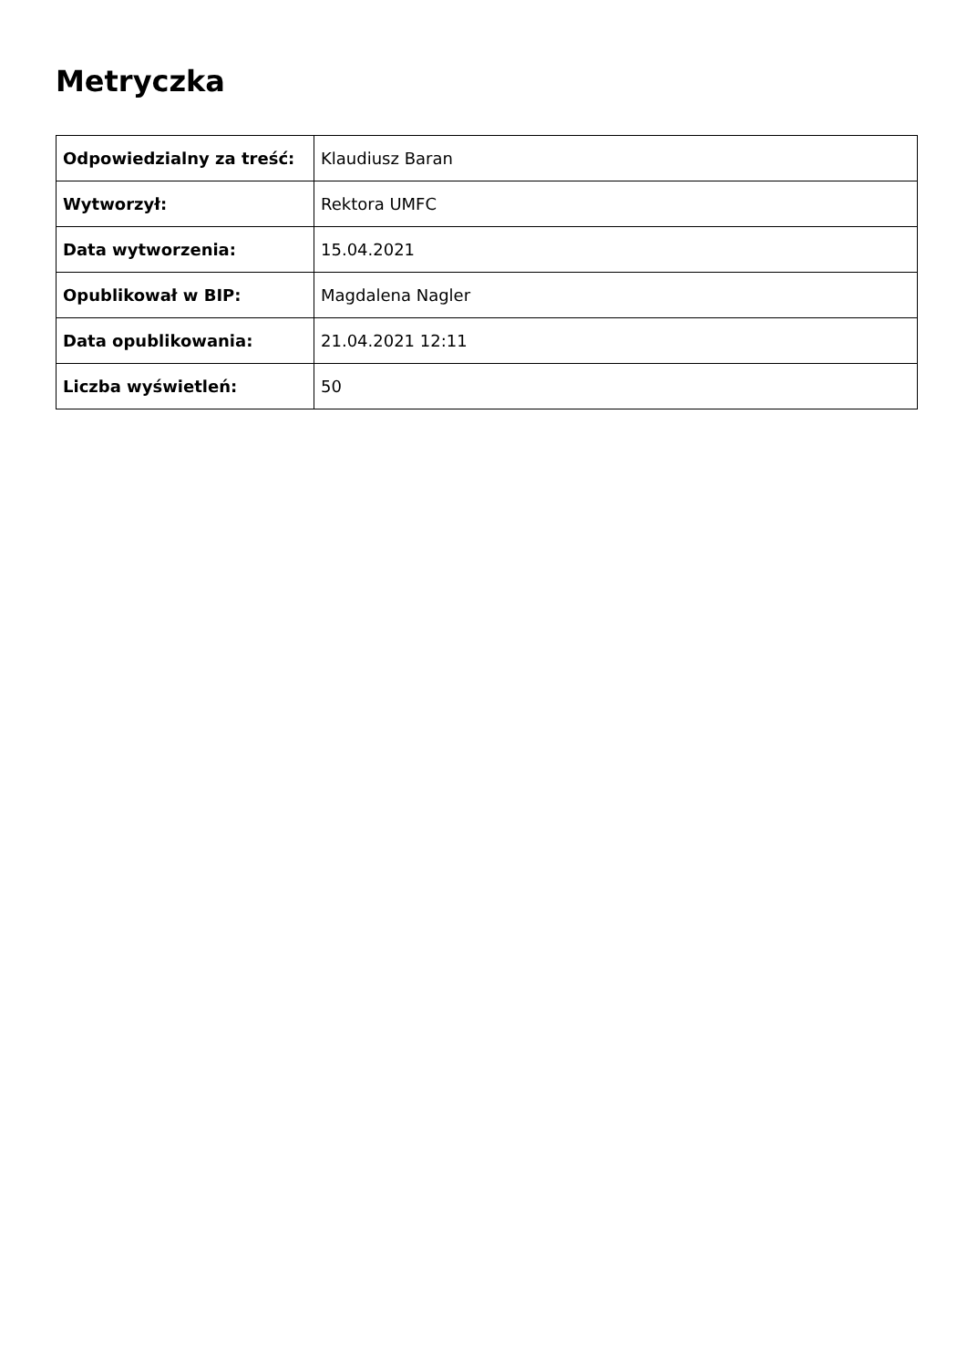Metryczka
| Odpowiedzialny za treść: | Klaudiusz Baran |
| Wytworzył: | Rektora UMFC |
| Data wytworzenia: | 15.04.2021 |
| Opublikował w BIP: | Magdalena Nagler |
| Data opublikowania: | 21.04.2021 12:11 |
| Liczba wyświetleń: | 50 |